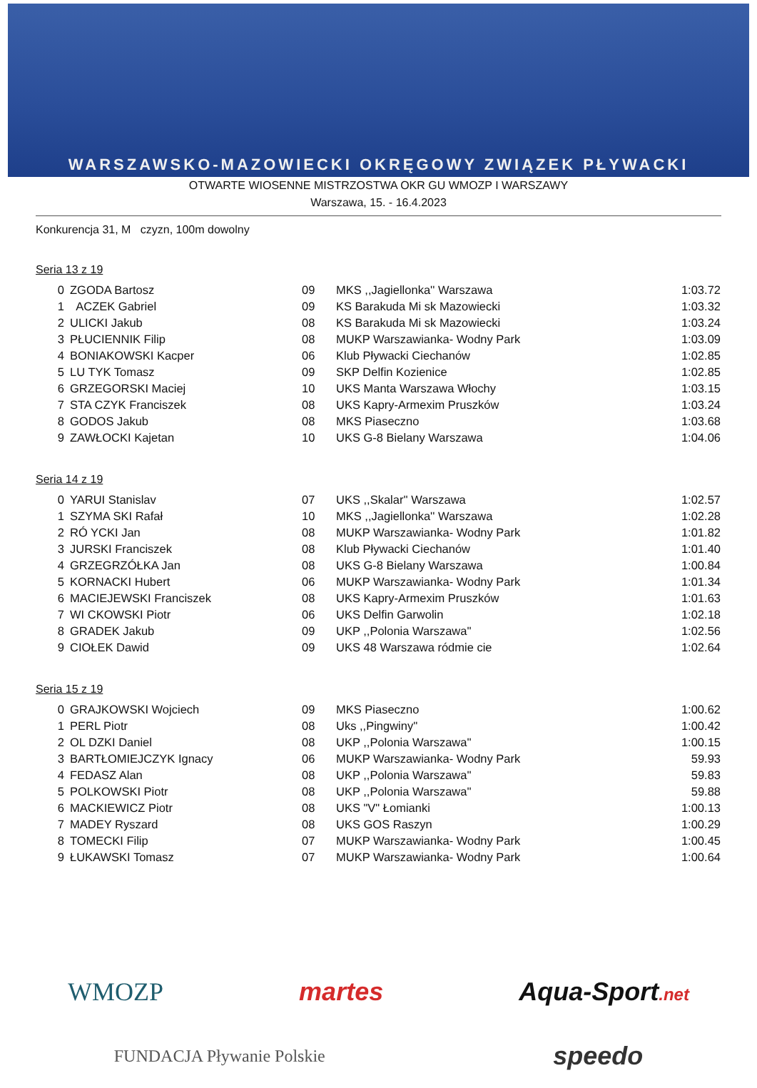WARSZAWSKO-MAZOWIECKI OKRĘGOWY ZWIĄZEK PŁYWACKI
OTWARTE WIOSENNE MISTRZOSTWA OKR GU WMOZP I WARSZAWY
Warszawa, 15. - 16.4.2023
Konkurencja 31, M czyzn, 100m dowolny
Seria 13 z 19
| 0 | ZGODA Bartosz | 09 | MKS ,,Jagiellonka'' Warszawa | 1:03.72 |
| 1 | ACZEK Gabriel | 09 | KS Barakuda Mi sk Mazowiecki | 1:03.32 |
| 2 | ULICKI Jakub | 08 | KS Barakuda Mi sk Mazowiecki | 1:03.24 |
| 3 | PŁUCIENNIK Filip | 08 | MUKP Warszawianka- Wodny Park | 1:03.09 |
| 4 | BONIAKOWSKI Kacper | 06 | Klub Pływacki Ciechanów | 1:02.85 |
| 5 | LU TYK Tomasz | 09 | SKP Delfin Kozienice | 1:02.85 |
| 6 | GRZEGORSKI Maciej | 10 | UKS Manta Warszawa Włochy | 1:03.15 |
| 7 | STA CZYK Franciszek | 08 | UKS Kapry-Armexim Pruszków | 1:03.24 |
| 8 | GODOS Jakub | 08 | MKS Piaseczno | 1:03.68 |
| 9 | ZAWŁOCKI Kajetan | 10 | UKS G-8 Bielany Warszawa | 1:04.06 |
Seria 14 z 19
| 0 | YARUI Stanislav | 07 | UKS ,,Skalar'' Warszawa | 1:02.57 |
| 1 | SZYMA SKI Rafał | 10 | MKS ,,Jagiellonka'' Warszawa | 1:02.28 |
| 2 | RÓ YCKI Jan | 08 | MUKP Warszawianka- Wodny Park | 1:01.82 |
| 3 | JURSKI Franciszek | 08 | Klub Pływacki Ciechanów | 1:01.40 |
| 4 | GRZEGRZÓŁKA Jan | 08 | UKS G-8 Bielany Warszawa | 1:00.84 |
| 5 | KORNACKI Hubert | 06 | MUKP Warszawianka- Wodny Park | 1:01.34 |
| 6 | MACIEJEWSKI Franciszek | 08 | UKS Kapry-Armexim Pruszków | 1:01.63 |
| 7 | WI CKOWSKI Piotr | 06 | UKS Delfin Garwolin | 1:02.18 |
| 8 | GRADEK Jakub | 09 | UKP ,,Polonia Warszawa'' | 1:02.56 |
| 9 | CIOŁEK Dawid | 09 | UKS 48 Warszawa ródmie cie | 1:02.64 |
Seria 15 z 19
| 0 | GRAJKOWSKI Wojciech | 09 | MKS Piaseczno | 1:00.62 |
| 1 | PERL Piotr | 08 | Uks ,,Pingwiny'' | 1:00.42 |
| 2 | OL DZKI Daniel | 08 | UKP ,,Polonia Warszawa'' | 1:00.15 |
| 3 | BARTŁOMIEJCZYK Ignacy | 06 | MUKP Warszawianka- Wodny Park | 59.93 |
| 4 | FEDASZ Alan | 08 | UKP ,,Polonia Warszawa'' | 59.83 |
| 5 | POLKOWSKI Piotr | 08 | UKP ,,Polonia Warszawa'' | 59.88 |
| 6 | MACKIEWICZ Piotr | 08 | UKS "V" Łomianki | 1:00.13 |
| 7 | MADEY Ryszard | 08 | UKS GOS Raszyn | 1:00.29 |
| 8 | TOMECKI Filip | 07 | MUKP Warszawianka- Wodny Park | 1:00.45 |
| 9 | ŁUKAWSKI Tomasz | 07 | MUKP Warszawianka- Wodny Park | 1:00.64 |
WMOZP martes Aqua-Sport.net
FUNDACJA Pływanie Polskie speedo